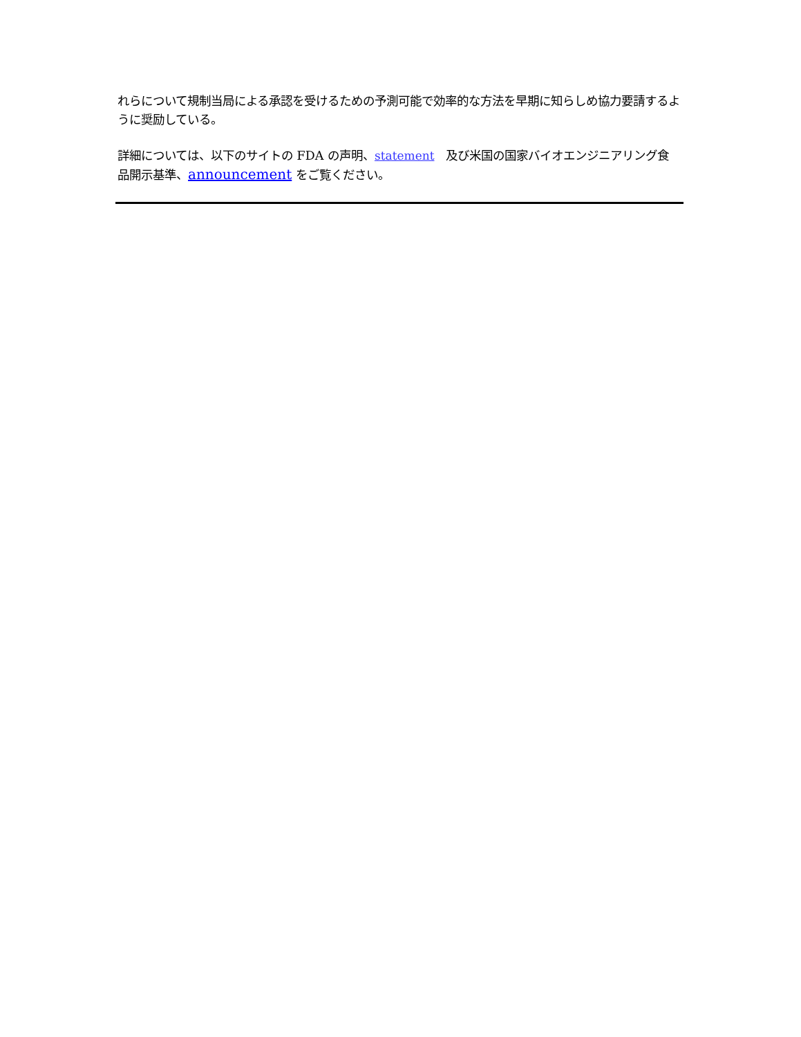れらについて規制当局による承認を受けるための予測可能で効率的な方法を早期に知らしめ協力要請するように奨励している。
詳細については、以下のサイトの FDA の声明、statement　及び米国の国家バイオエンジニアリング食品開示基準、announcement をご覧ください。